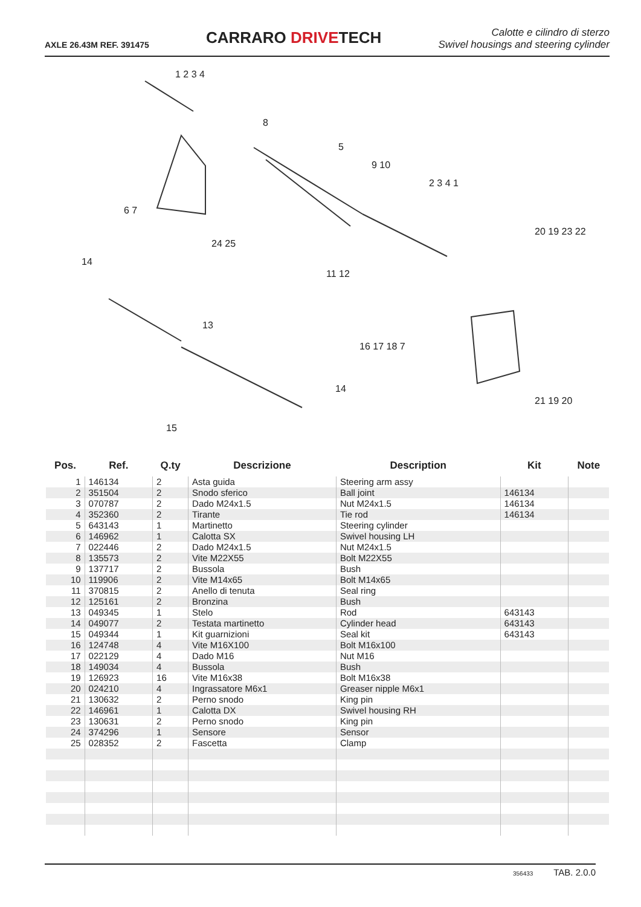AXLE 26.43M REF. 391475
CARRARO DRIVETECH
Calotte e cilindro di sterzo
Swivel housings and steering cylinder
1 2 3 4
8
5
9 10
2 3 4 1
6 7
20 19 23 22
24 25
14
11 12
13
16 17 18 7
14
21 19 20
15
| Pos. | Ref. | Q.ty | Descrizione | Description | Kit | Note |
| --- | --- | --- | --- | --- | --- | --- |
| 1 | 146134 | 2 | Asta guida | Steering arm assy | | |
| 2 | 351504 | 2 | Snodo sferico | Ball joint | 146134 | |
| 3 | 070787 | 2 | Dado M24x1.5 | Nut M24x1.5 | 146134 | |
| 4 | 352360 | 2 | Tirante | Tie rod | 146134 | |
| 5 | 643143 | 1 | Martinetto | Steering cylinder | | |
| 6 | 146962 | 1 | Calotta SX | Swivel housing LH | | |
| 7 | 022446 | 2 | Dado M24x1.5 | Nut M24x1.5 | | |
| 8 | 135573 | 2 | Vite M22X55 | Bolt M22X55 | | |
| 9 | 137717 | 2 | Bussola | Bush | | |
| 10 | 119906 | 2 | Vite M14x65 | Bolt M14x65 | | |
| 11 | 370815 | 2 | Anello di tenuta | Seal ring | | |
| 12 | 125161 | 2 | Bronzina | Bush | | |
| 13 | 049345 | 1 | Stelo | Rod | 643143 | |
| 14 | 049077 | 2 | Testata martinetto | Cylinder head | 643143 | |
| 15 | 049344 | 1 | Kit guarnizioni | Seal kit | 643143 | |
| 16 | 124748 | 4 | Vite M16X100 | Bolt M16x100 | | |
| 17 | 022129 | 4 | Dado M16 | Nut M16 | | |
| 18 | 149034 | 4 | Bussola | Bush | | |
| 19 | 126923 | 16 | Vite M16x38 | Bolt M16x38 | | |
| 20 | 024210 | 4 | Ingrassatore M6x1 | Greaser nipple M6x1 | | |
| 21 | 130632 | 2 | Perno snodo | King pin | | |
| 22 | 146961 | 1 | Calotta DX | Swivel housing RH | | |
| 23 | 130631 | 2 | Perno snodo | King pin | | |
| 24 | 374296 | 1 | Sensore | Sensor | | |
| 25 | 028352 | 2 | Fascetta | Clamp | | |
356433 TAB. 2.0.0